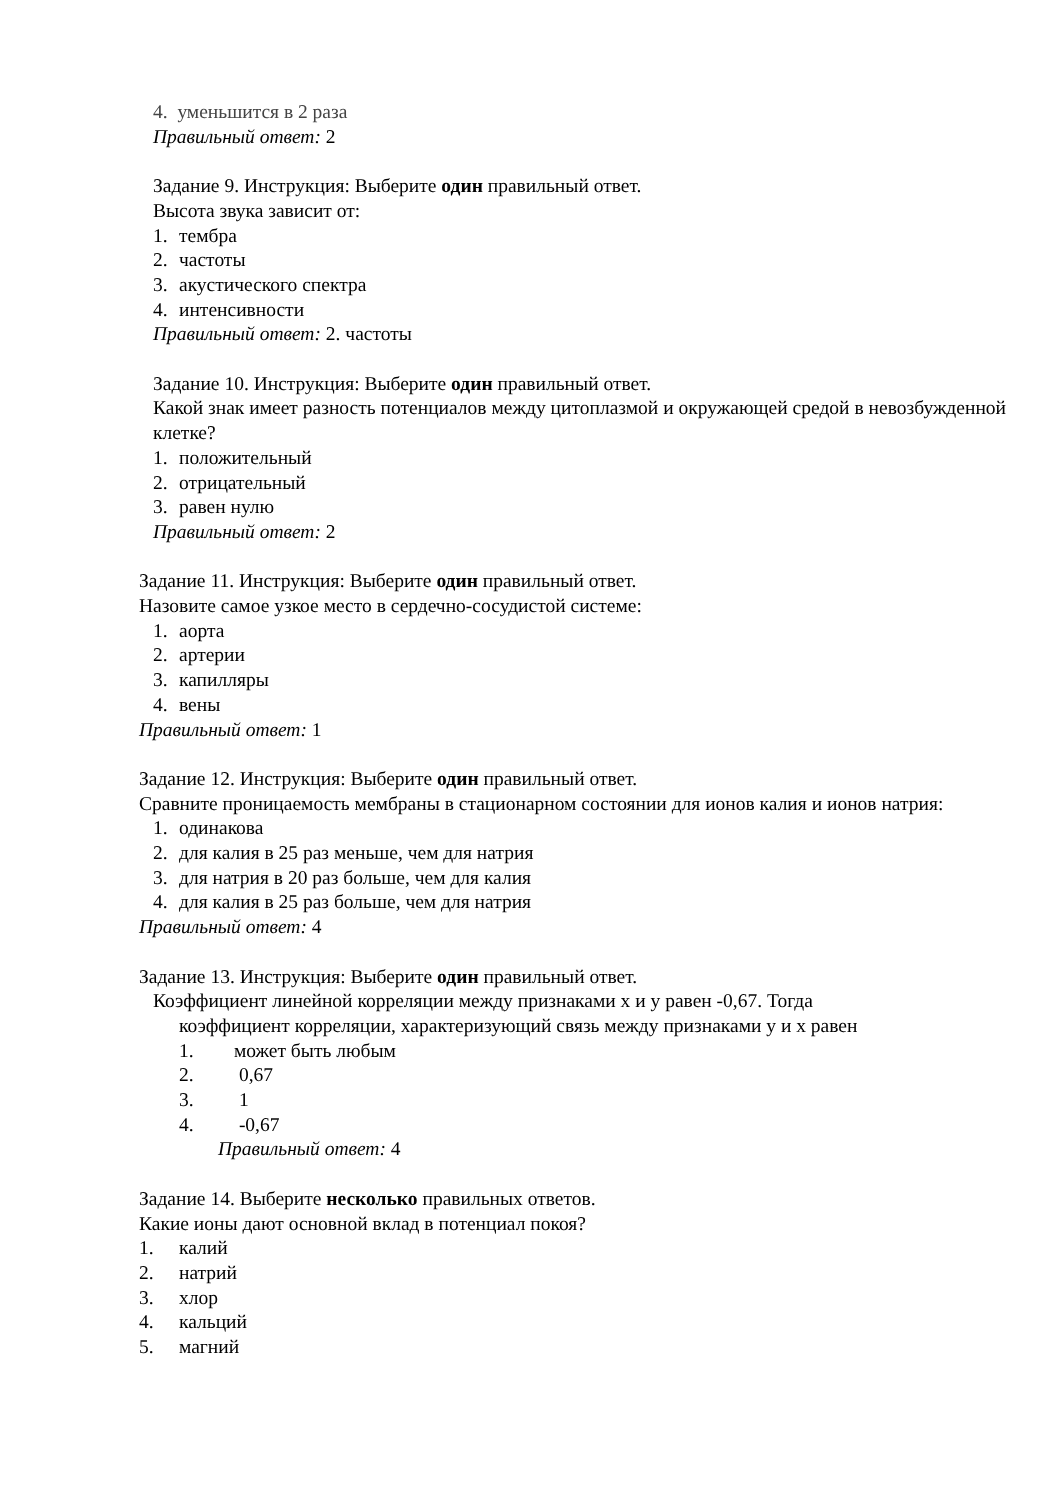4. уменьшится в 2 раза
Правильный ответ: 2
Задание 9. Инструкция: Выберите один правильный ответ.
Высота звука зависит от:
1. тембра
2. частоты
3. акустического спектра
4. интенсивности
Правильный ответ: 2. частоты
Задание 10. Инструкция: Выберите один правильный ответ.
Какой знак имеет разность потенциалов между цитоплазмой и окружающей средой в невозбужденной клетке?
1. положительный
2. отрицательный
3. равен нулю
Правильный ответ: 2
Задание 11. Инструкция: Выберите один правильный ответ.
Назовите самое узкое место в сердечно-сосудистой системе:
1. аорта
2. артерии
3. капилляры
4. вены
Правильный ответ: 1
Задание 12. Инструкция: Выберите один правильный ответ.
Сравните проницаемость мембраны в стационарном состоянии для ионов калия и ионов натрия:
1. одинакова
2. для калия в 25 раз меньше, чем для натрия
3. для натрия в 20 раз больше, чем для калия
4. для калия в 25 раз больше, чем для натрия
Правильный ответ: 4
Задание 13. Инструкция: Выберите один правильный ответ.
Коэффициент линейной корреляции между признаками х и у равен -0,67. Тогда
коэффициент корреляции, характеризующий связь между признаками у и х равен
1. может быть любым
2. 0,67
3. 1
4. -0,67
Правильный ответ: 4
Задание 14. Выберите несколько правильных ответов.
Какие ионы дают основной вклад в потенциал покоя?
1. калий
2. натрий
3. хлор
4. кальций
5. магний